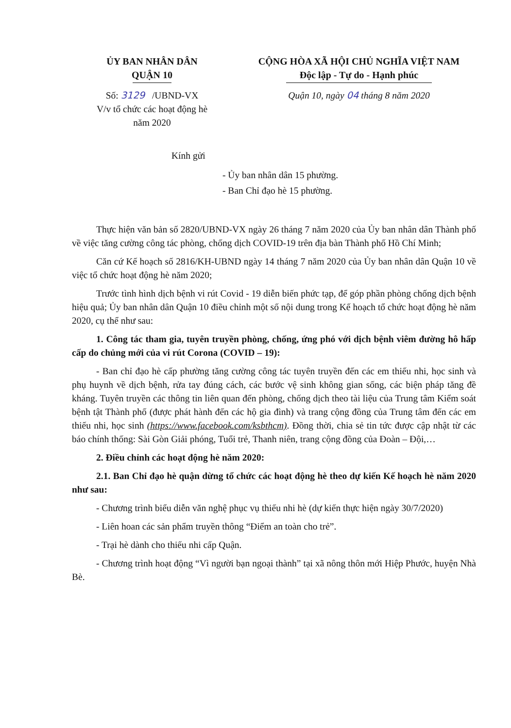ỦY BAN NHÂN DÂN
QUẬN 10
Số: 3129 /UBND-VX
V/v tổ chức các hoạt động hè
năm 2020
CỘNG HÒA XÃ HỘI CHỦ NGHĨA VIỆT NAM
Độc lập - Tự do - Hạnh phúc
Quận 10, ngày 04 tháng 8 năm 2020
Kính gửi
- Ủy ban nhân dân 15 phường.
- Ban Chỉ đạo hè 15 phường.
Thực hiện văn bản số 2820/UBND-VX ngày 26 tháng 7 năm 2020 của Ủy ban nhân dân Thành phố về việc tăng cường công tác phòng, chống dịch COVID-19 trên địa bàn Thành phố Hồ Chí Minh;
Căn cứ Kế hoạch số 2816/KH-UBND ngày 14 tháng 7 năm 2020 của Ủy ban nhân dân Quận 10 về việc tổ chức hoạt động hè năm 2020;
Trước tình hình dịch bệnh vi rút Covid - 19 diễn biến phức tạp, để góp phần phòng chống dịch bệnh hiệu quả; Ủy ban nhân dân Quận 10 điều chỉnh một số nội dung trong Kế hoạch tổ chức hoạt động hè năm 2020, cụ thể như sau:
1. Công tác tham gia, tuyên truyền phòng, chống, ứng phó với dịch bệnh viêm đường hô hấp cấp do chủng mới của vi rút Corona (COVID – 19):
- Ban chỉ đạo hè cấp phường tăng cường công tác tuyên truyền đến các em thiếu nhi, học sinh và phụ huynh về dịch bệnh, rửa tay đúng cách, các bước vệ sinh không gian sống, các biện pháp tăng đề kháng. Tuyên truyền các thông tin liên quan đến phòng, chống dịch theo tài liệu của Trung tâm Kiểm soát bệnh tật Thành phố (được phát hành đến các hộ gia đình) và trang cộng đồng của Trung tâm đến các em thiếu nhi, học sinh (https://www.facebook.com/ksbthcm). Đồng thời, chia sẻ tin tức được cập nhật từ các báo chính thống: Sài Gòn Giải phóng, Tuổi trẻ, Thanh niên, trang cộng đồng của Đoàn – Đội,…
2. Điều chỉnh các hoạt động hè năm 2020:
2.1. Ban Chỉ đạo hè quận dừng tổ chức các hoạt động hè theo dự kiến Kế hoạch hè năm 2020 như sau:
- Chương trình biểu diễn văn nghệ phục vụ thiếu nhi hè (dự kiến thực hiện ngày 30/7/2020)
- Liên hoan các sản phẩm truyền thông “Điểm an toàn cho trẻ”.
- Trại hè dành cho thiếu nhi cấp Quận.
- Chương trình hoạt động “Vì người bạn ngoại thành” tại xã nông thôn mới Hiệp Phước, huyện Nhà Bè.